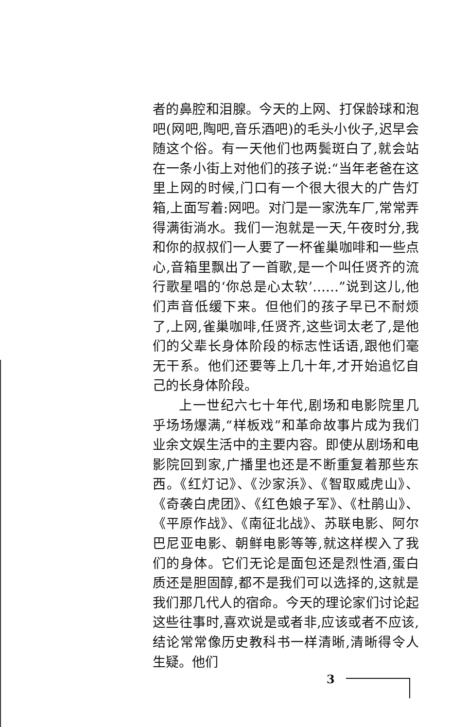者的鼻腔和泪腺。今天的上网、打保龄球和泡吧(网吧,陶吧,音乐酒吧)的毛头小伙子,迟早会随这个俗。有一天他们也两鬓斑白了,就会站在一条小街上对他们的孩子说:“当年老爸在这里上网的时候,门口有一个很大很大的广告灯箱,上面写着:网吧。对门是一家洗车厂,常常弄得满街淌水。我们一泡就是一天,午夜时分,我和你的叔叔们一人要了一杯雀巢咖啡和一些点心,音箱里飘出了一首歌,是一个叫任贤齐的流行歌星唱的‘你总是心太软’……”说到这儿,他们声音低缓下来。但他们的孩子早已不耐烦了,上网,雀巢咖啡,任贤齐,这些词太老了,是他们的父辈长身体阶段的标志性话语,跟他们毫无干系。他们还要等上几十年,才开始追忆自己的长身体阶段。
上一世纪六七十年代,剧场和电影院里几乎场场爆满,“样板戏”和革命故事片成为我们业余文娱生活中的主要内容。即使从剧场和电影院回到家,广播里也还是不断重复着那些东西。《红灯记》、《沙家浜》、《智取威虎山》、《奇袭白虎团》、《红色娘子军》、《杜鹃山》、《平原作战》、《南征北战》、苏联电影、阿尔巴尼亚电影、朝鲜电影等等,就这样楔入了我们的身体。它们无论是面包还是烈性酒,蛋白质还是胆固醇,都不是我们可以选择的,这就是我们那几代人的宿命。今天的理论家们讨论起这些往事时,喜欢说是或者非,应该或者不应该,结论常常像历史教科书一样清晰,清晰得令人生疑。他们
3